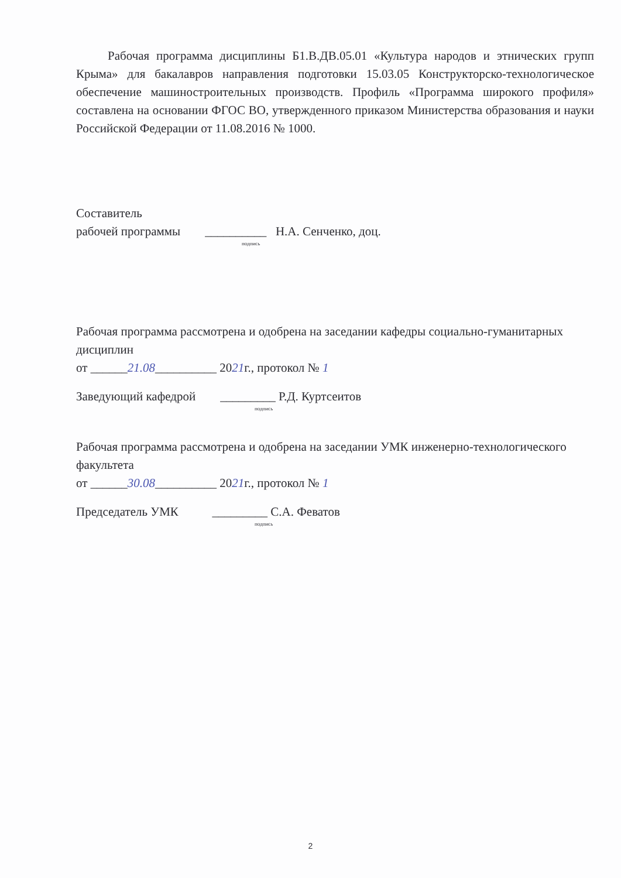Рабочая программа дисциплины Б1.В.ДВ.05.01 «Культура народов и этнических групп Крыма» для бакалавров направления подготовки 15.03.05 Конструкторско-технологическое обеспечение машиностроительных производств. Профиль «Программа широкого профиля» составлена на основании ФГОС ВО, утвержденного приказом Министерства образования и науки Российской Федерации от 11.08.2016 № 1000.
Составитель
рабочей программы __________ Н.А. Сенченко, доц.
подпись
Рабочая программа рассмотрена и одобрена на заседании кафедры социально-гуманитарных дисциплин
от ______21.08__________ 2021г., протокол № 1
Заведующий кафедрой _________ Р.Д. Куртсеитов
подпись
Рабочая программа рассмотрена и одобрена на заседании УМК инженерно-технологического факультета
от ______30.08__________ 2021г., протокол № 1
Председатель УМК _________ С.А. Феватов
подпись
2